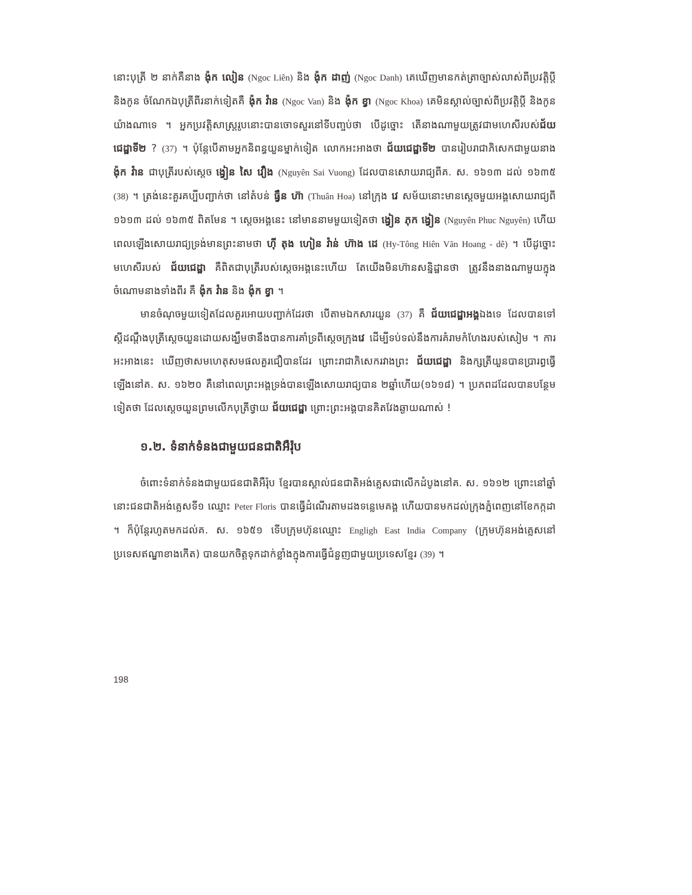នោះបុត្រី ២ នាក់គឺនាង ង៉ុក លៀន (Ngoc Liên) និង ង៉ុក ដាញ់ (Ngoc Danh) គេឃើញមានកត់ត្រាច្បាស់លាស់ពីប្រវត្តិប្តី និងកូន ចំណែកឯបុត្រីពីរនាក់ទៀតគឺ ង៉ុក វ៉ាន (Ngoc Van) និង ង៉ុក ខ្វា (Ngoc Khoa) គេមិនស្គាល់ច្បាស់ពីប្រវត្តិប្តី និងកូនយ៉ាងណាទេ ។ អ្នកប្រវត្តិសាស្ត្ររូបនោះបានចោទសួរនៅទីបញ្ចប់ថា បើដូច្នោះ តើនាងណាមួយត្រូវជាមហេសីរបស់ជ័យជេដ្ឋាទី២ ? (37) ។ ប៉ុន្តែបើតាមអ្នកនិពន្ធយួនម្នាក់ទៀត លោកអះអាងថា ជ័យជេដ្ឋាទី២ បានរៀបរាជាភិសេកជាមួយនាង ង៉ុក វ៉ាន ជាបុត្រីរបស់ស្តេច ង្វៀន សៃ វឿង (Nguyên Sai Vuong) ដែលបានសោយរាជ្យពីគ. ស. ១៦១៣ ដល់ ១៦៣៥ (38) ។ ត្រង់នេះគួរគប្បីបញ្ជាក់ថា នៅតំបន់ ធ្វឹន ហ៊ា (Thuân Hoa) នៅក្រុង វេ សម័យនោះមានស្តេចមួយអង្គសោយរាជ្យពី ១៦១៣ ដល់ ១៦៣៥ ពិតមែន ។ ស្តេចអង្គនេះ នៅមាននាមមួយទៀតថា ង្វៀន ភុក ង្វៀន (Nguyên Phuc Nguyên) ហើយពេលឡើងសោយរាជ្យទ្រង់មានព្រះនាមថា ហ៊ី តុង ហៀន វ៉ាន់ ហ៊ាង ដេ (Hy-Tông Hiên Vãn Hoang - dê) ។ បើដូច្នោះ មហេសីរបស់ ជ័យជេដ្ឋា គឺពិតជាបុត្រីរបស់ស្តេចអង្គនេះហើយ តែយើងមិនហ៊ានសន្និដ្ឋានថា ត្រូវនឹងនាងណាមួយក្នុងចំណោមនាងទាំងពីរ គឺ ង៉ុក វ៉ាន និង ង៉ុក ខ្វា ។
មានចំណុចមួយទៀតដែលគួរអោយបញ្ជាក់ដែរថា បើតាមឯកសារយួន (37) គឺ ជ័យជេដ្ឋាអង្គឯងទេ ដែលបានទៅស្តីដណ្តឹងបុត្រីស្តេចយួនដោយសង្ឃឹមថានឹងបានការគាំទ្រពីស្តេចក្រុងវេ ដើម្បីទប់ទល់នឹងការគំរាមកំហែងរបស់សៀម ។ ការអះអាងនេះ ឃើញថាសមហេតុសមផលគួរជឿបានដែរ ព្រោះរាជាភិសេករវាងព្រះ ជ័យជេដ្ឋា និងក្សត្រីយួនបានប្រារព្ធធ្វើឡើងនៅគ. ស. ១៦២០ គឺនៅពេលព្រះអង្គទ្រង់បានឡើងសោយរាជ្យបាន ២ឆ្នាំហើយ(១៦១៨) ។ ប្រភពដដែលបានបន្ថែមទៀតថា ដែលស្តេចយួនព្រមលើកបុត្រីថ្វាយ ជ័យជេដ្ឋា ព្រោះព្រះអង្គបានគិតវែងឆ្ងាយណាស់ !
១.២. ទំនាក់ទំនងជាមួយជនជាតិអឺរ៉ុប
ចំពោះទំនាក់ទំនងជាមួយជនជាតិអឺរ៉ុប ខ្មែរបានស្គាល់ជនជាតិអង់គ្លេសជាលើកដំបូងនៅគ. ស. ១៦១២ ព្រោះនៅឆ្នាំនោះជនជាតិអង់គ្លេសទី១ ឈ្មោះ Peter Floris បានធ្វើដំណើរតាមដងទន្លេមេគង្គ ហើយបានមកដល់ក្រុងភ្នំពេញនៅខែកក្កដា ។ ក៏ប៉ុន្តែរហូតមកដល់គ. ស. ១៦៥១ ទើបក្រុមហ៊ុនឈ្មោះ Engligh East India Company (ក្រុមហ៊ុនអង់គ្លេសនៅប្រទេសឥណ្ឌាខាងកើត) បានយកចិត្តទុកដាក់ខ្លាំងក្នុងការធ្វើជំនួញជាមួយប្រទេសខ្មែរ (39) ។
198